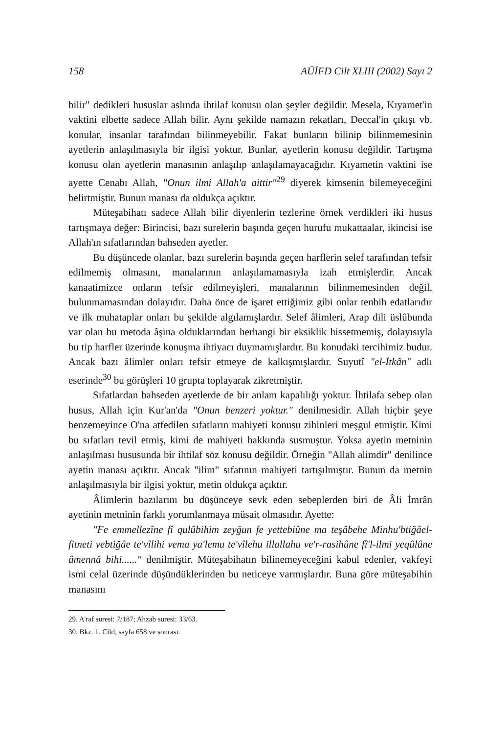158 AÜİFD Cilt XLIII (2002) Sayı 2
bilir" dedikleri hususlar aslında ihtilaf konusu olan şeyler değildir. Mesela, Kıyamet'in vaktini elbette sadece Allah bilir. Aynı şekilde namazın rekatları, Deccal'in çıkışı vb. konular, insanlar tarafından bilinmeyebilir. Fakat bunların bilinip bilinmemesinin ayetlerin anlaşılmasıyla bir ilgisi yoktur. Bunlar, ayetlerin konusu değildir. Tartışma konusu olan ayetlerin manasının anlaşılıp anlaşılamayacağıdır. Kıyametin vaktini ise ayette Cenabı Allah, "Onun ilmi Allah'a aittir"<sup>29</sup> diyerek kimsenin bilemeyeceğini belirtmiştir. Bunun manası da oldukça açıktır.
Müteşabihatı sadece Allah bilir diyenlerin tezlerine örnek verdikleri iki husus tartışmaya değer: Birincisi, bazı surelerin başında geçen hurufu mukattaalar, ikincisi ise Allah'ın sıfatlarından bahseden ayetler.
Bu düşüncede olanlar, bazı surelerin başında geçen harflerin selef tarafından tefsir edilmemiş olmasını, manalarının anlaşılamamasıyla izah etmişlerdir. Ancak kanaatimizce onların tefsir edilmeyişleri, manalarının bilinmemesinden değil, bulunmamasından dolayıdır. Daha önce de işaret ettiğimiz gibi onlar tenbih edatlarıdır ve ilk muhataplar onları bu şekilde algılamışlardır. Selef âlimleri, Arap dili üslûbunda var olan bu metoda âşina olduklarından herhangi bir eksiklik hissetmemiş, dolayısıyla bu tip harfler üzerinde konuşma ihtiyacı duymamışlardır. Bu konudaki tercihimiz budur. Ancak bazı âlimler onları tefsir etmeye de kalkışmışlardır. Suyutî "el-İtkân" adlı eserinde<sup>30</sup> bu görüşleri 10 grupta toplayarak zikretmiştir.
Sıfatlardan bahseden ayetlerde de bir anlam kapalılığı yoktur. İhtilafa sebep olan husus, Allah için Kur'an'da "Onun benzeri yoktur." denilmesidir. Allah hiçbir şeye benzemeyince O'na atfedilen sıfatların mahiyeti konusu zihinleri meşgul etmiştir. Kimi bu sıfatları tevil etmiş, kimi de mahiyeti hakkında susmuştur. Yoksa ayetin metninin anlaşılması hususunda bir ihtilaf söz konusu değildir. Örneğin "Allah alimdir" denilince ayetin manası açıktır. Ancak "ilim" sıfatının mahiyeti tartışılmıştır. Bunun da metnin anlaşılmasıyla bir ilgisi yoktur, metin oldukça açıktır.
Âlimlerin bazılarını bu düşünceye sevk eden sebeplerden biri de Âli İmrân ayetinin metninin farklı yorumlanmaya müsait olmasıdır. Ayette:
"Fe emmellezîne fî qulûbihim zeyğun fe yettebiûne ma teşâbehe Minhu'btiğâel-fitneti vebtiğâe te'vîlihi vema ya'lemu te'vîlehu illallahu ve'r-rasihûne fî'l-ilmi yeqûlûne âmennâ bihi......" denilmiştir. Müteşabihatın bilinemeyeceğini kabul edenler, vakfeyi ismi celal üzerinde düşündüklerinden bu neticeye varmışlardır. Buna göre müteşabihin manasını
29. A'raf suresi: 7/187; Ahzab suresi: 33/63.
30. Bkz. 1. Cild, sayfa 658 ve sonrası.